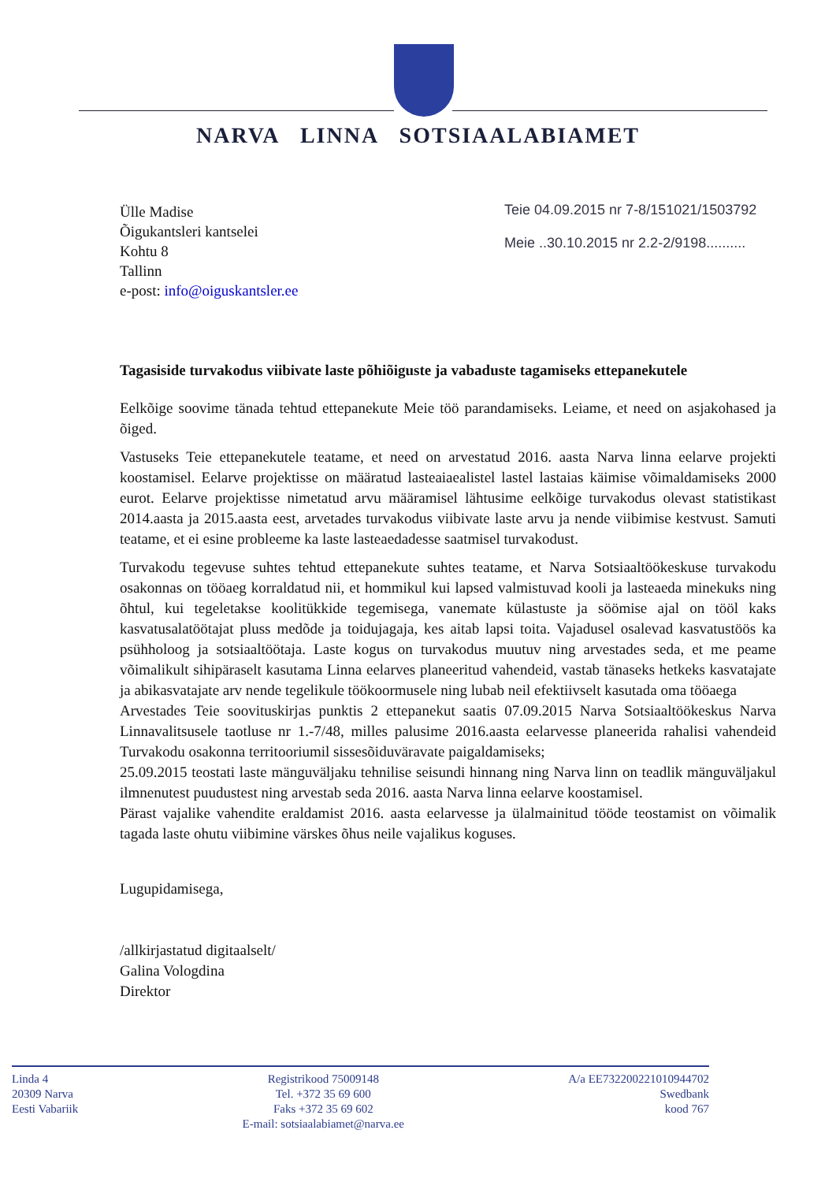NARVA LINNA SOTSIAALABIAMET
Ülle Madise
Õigukantsleri kantselei
Kohtu 8
Tallinn
e-post: info@oiguskantsler.ee
Teie 04.09.2015 nr 7-8/151021/1503792
Meie ..30.10.2015 nr 2.2-2/9198..........
Tagasiside turvakodus viibivate laste põhiõiguste ja vabaduste tagamiseks ettepanekutele
Eelkõige soovime tänada tehtud ettepanekute Meie töö parandamiseks. Leiame, et need on asjakohased ja õiged.
Vastuseks Teie ettepanekutele teatame, et need on arvestatud 2016. aasta Narva linna eelarve projekti koostamisel. Eelarve projektisse on määratud lasteaiaealistel lastel lastaias käimise võimaldamiseks 2000 eurot. Eelarve projektisse nimetatud arvu määramisel lähtusime eelkõige turvakodus olevast statistikast 2014.aasta ja 2015.aasta eest, arvetades turvakodus viibivate laste arvu ja nende viibimise kestvust. Samuti teatame, et ei esine probleeme ka laste lasteaedadesse saatmisel turvakodust.
Turvakodu tegevuse suhtes tehtud ettepanekute suhtes teatame, et Narva Sotsiaaltöökeskuse turvakodu osakonnas on tööaeg korraldatud nii, et hommikul kui lapsed valmistuvad kooli ja lasteaeda minekuks ning õhtul, kui tegeletakse koolitükkide tegemisega, vanemate külastuste ja söömise ajal on tööl kaks kasvatusalatöötajat pluss medõde ja toidujagaja, kes aitab lapsi toita. Vajadusel osalevad kasvatustöös ka psühholoog ja sotsiaaltöötaja. Laste kogus on turvakodus muutuv ning arvestades seda, et me peame võimalikult sihipäraselt kasutama Linna eelarves planeeritud vahendeid, vastab tänaseks hetkeks kasvatajate ja abikasvatajate arv nende tegelikule töökoormusele ning lubab neil efektiivselt kasutada oma tööaega
Arvestades Teie soovituskirjas punktis 2 ettepanekut saatis 07.09.2015 Narva Sotsiaaltöökeskus Narva Linnavalitsusele taotluse nr 1.-7/48, milles palusime 2016.aasta eelarvesse planeerida rahalisi vahendeid Turvakodu osakonna territooriumil sissesõiduväravate paigaldamiseks;
25.09.2015 teostati laste mänguväljaku tehnilise seisundi hinnang ning Narva linn on teadlik mänguväljakul ilmnenutest puudustest ning arvestab seda 2016. aasta Narva linna eelarve koostamisel.
Pärast vajalike vahendite eraldamist 2016. aasta eelarvesse ja ülalmainitud tööde teostamist on võimalik tagada laste ohutu viibimine värskes õhus neile vajalikus koguses.
Lugupidamisega,
/allkirjastatud digitaalselt/
Galina Vologdina
Direktor
Linda 4
20309 Narva
Eesti Vabariik
Registrikood 75009148
Tel. +372 35 69 600
Faks +372 35 69 602
E-mail: sotsiaalabiamet@narva.ee
A/a EE732200221010944702
Swedbank
kood 767